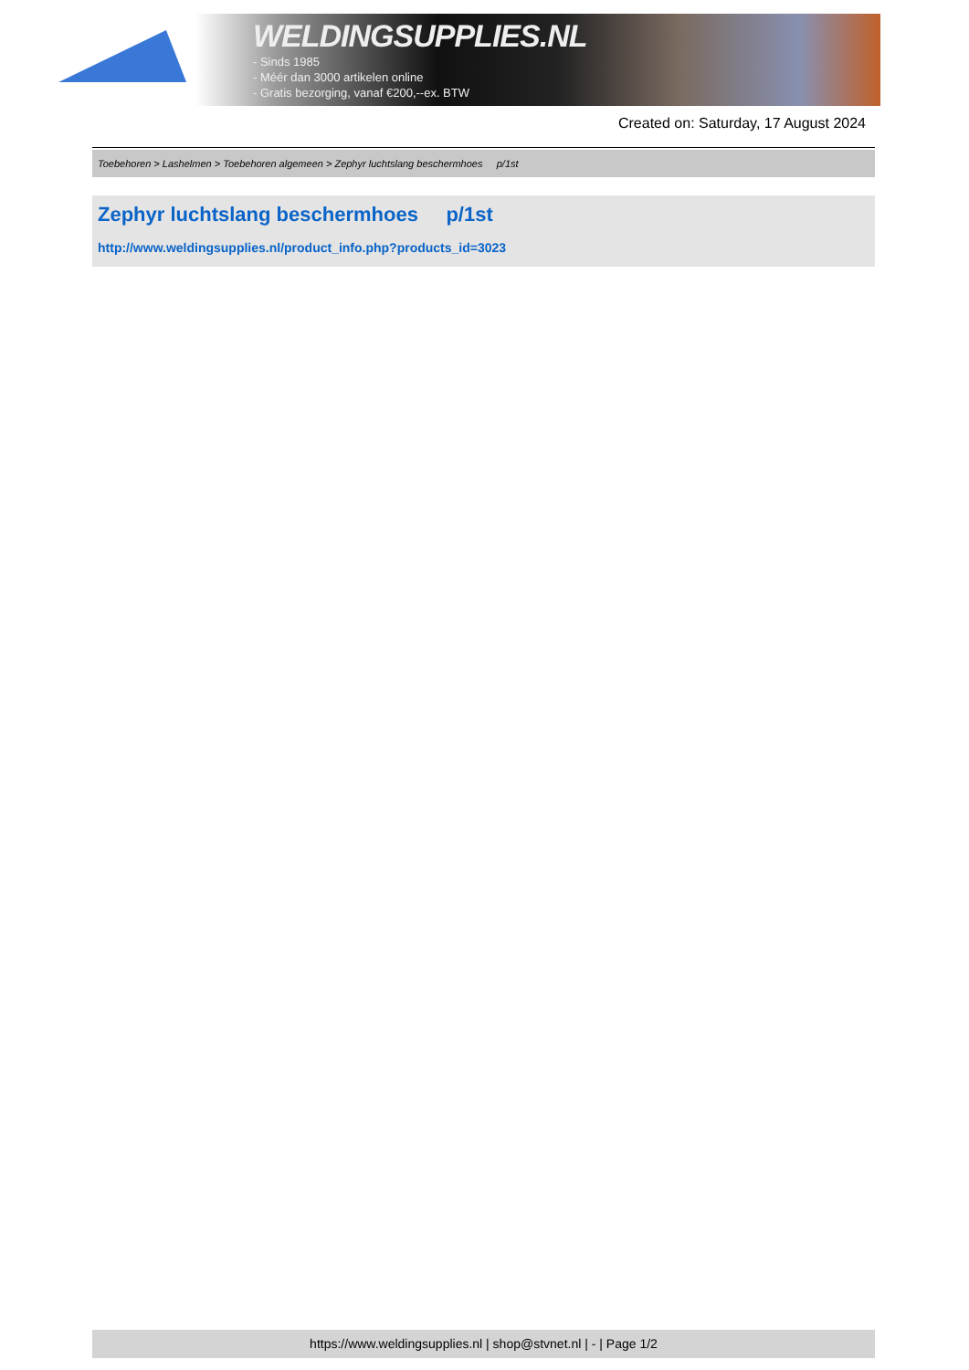WELDINGSUPPLIES.NL
- Sinds 1985
- Méér dan 3000 artikelen online
- Gratis bezorging, vanaf €200,--ex. BTW
Created on: Saturday, 17 August 2024
Toebehoren > Lashelmen > Toebehoren algemeen > Zephyr luchtslang beschermhoes p/1st
Zephyr luchtslang beschermhoes p/1st
http://www.weldingsupplies.nl/product_info.php?products_id=3023
https://www.weldingsupplies.nl | shop@stvnet.nl | - | Page 1/2